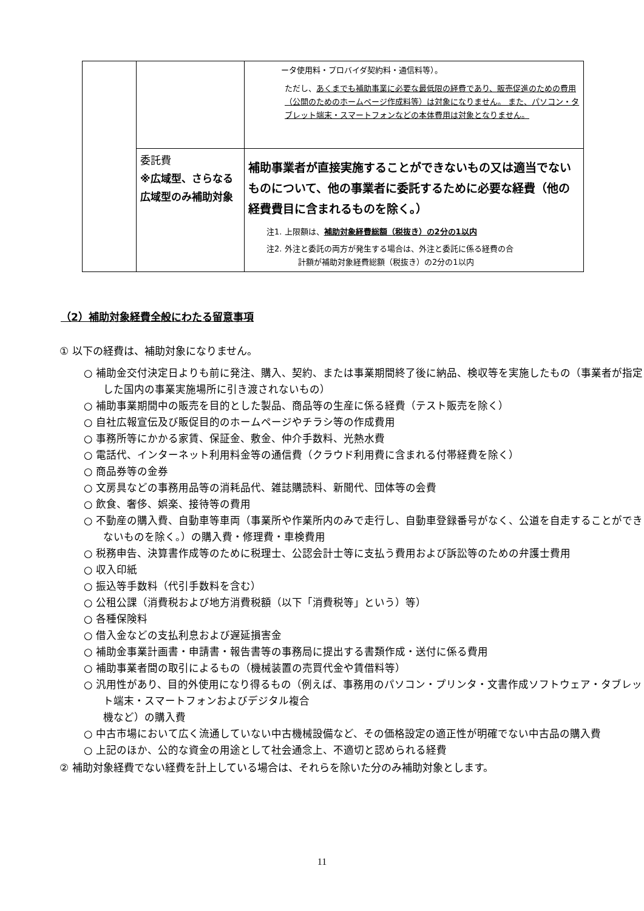| | | ータ使用料・プロバイダ契約料・通信料等）。 ただし、 あくまでも補助事業に必要な最低限の経費であり、販売促進のための費用（公開のためのホームページ作成料等）は対象になりません。 また、パソコン・タブレット端末・スマートフォンなどの本体費用は対象となりません。 |
| | 委託費 ※広域型、さらなる広域型のみ補助対象 | 補助事業者が直接実施することができないもの又は適当でないものについて、他の事業者に委託するために必要な経費（他の経費費目に含まれるものを除く。） 注1. 上限額は、 補助対象経費総額（税抜き）の2分の1以内 注2. 外注と委託の両方が発生する場合は、外注と委託に係る経費の合 計額が補助対象経費総額（税抜き）の2分の1以内 |
（2）補助対象経費全般にわたる留意事項
① 以下の経費は、補助対象になりません。
○ 補助金交付決定日よりも前に発注、購入、契約、または事業期間終了後に納品、検収等を実施したもの（事業者が指定した国内の事業実施場所に引き渡されないもの）
○ 補助事業期間中の販売を目的とした製品、商品等の生産に係る経費（テスト販売を除く）
○ 自社広報宣伝及び販促目的のホームページやチラシ等の作成費用
○ 事務所等にかかる家賃、保証金、敷金、仲介手数料、光熱水費
○ 電話代、インターネット利用料金等の通信費（クラウド利用費に含まれる付帯経費を除く）
○ 商品券等の金券
○ 文房具などの事務用品等の消耗品代、雑誌購読料、新聞代、団体等の会費
○ 飲食、奢侈、娯楽、接待等の費用
○ 不動産の購入費、自動車等車両（事業所や作業所内のみで走行し、自動車登録番号がなく、公道を自走することができないものを除く。）の購入費・修理費・車検費用
○ 税務申告、決算書作成等のために税理士、公認会計士等に支払う費用および訴訟等のための弁護士費用
○ 収入印紙
○ 振込等手数料（代引手数料を含む）
○ 公租公課（消費税および地方消費税額（以下「消費税等」という）等）
○ 各種保険料
○ 借入金などの支払利息および遅延損害金
○ 補助金事業計画書・申請書・報告書等の事務局に提出する書類作成・送付に係る費用
○ 補助事業者間の取引によるもの（機械装置の売買代金や賃借料等）
○ 汎用性があり、目的外使用になり得るもの（例えば、事務用のパソコン・プリンタ・文書作成ソフトウェア・タブレット端末・スマートフォンおよびデジタル複合
機など）の購入費
○ 中古市場において広く流通していない中古機械設備など、その価格設定の適正性が明確でない中古品の購入費
○ 上記のほか、公的な資金の用途として社会通念上、不適切と認められる経費
② 補助対象経費でない経費を計上している場合は、それらを除いた分のみ補助対象とします。
11